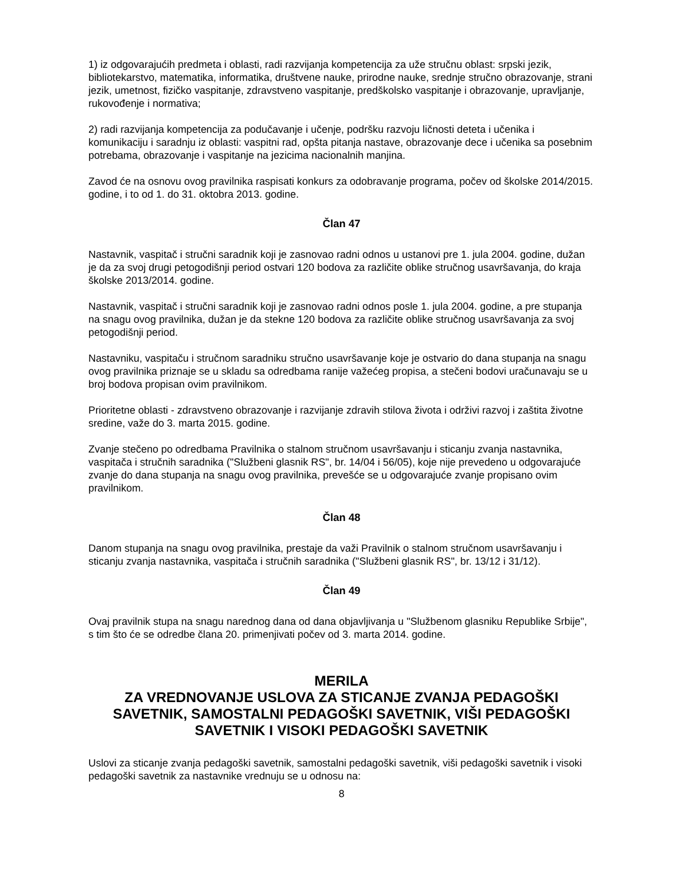1) iz odgovarajućih predmeta i oblasti, radi razvijanja kompetencija za uže stručnu oblast: srpski jezik, bibliotekarstvo, matematika, informatika, društvene nauke, prirodne nauke, srednje stručno obrazovanje, strani jezik, umetnost, fizičko vaspitanje, zdravstveno vaspitanje, predškolsko vaspitanje i obrazovanje, upravljanje, rukovođenje i normativa;
2) radi razvijanja kompetencija za podučavanje i učenje, podršku razvoju ličnosti deteta i učenika i komunikaciju i saradnju iz oblasti: vaspitni rad, opšta pitanja nastave, obrazovanje dece i učenika sa posebnim potrebama, obrazovanje i vaspitanje na jezicima nacionalnih manjina.
Zavod će na osnovu ovog pravilnika raspisati konkurs za odobravanje programa, počev od školske 2014/2015. godine, i to od 1. do 31. oktobra 2013. godine.
Član 47
Nastavnik, vaspitač i stručni saradnik koji je zasnovao radni odnos u ustanovi pre 1. jula 2004. godine, dužan je da za svoj drugi petogodišnji period ostvari 120 bodova za različite oblike stručnog usavršavanja, do kraja školske 2013/2014. godine.
Nastavnik, vaspitač i stručni saradnik koji je zasnovao radni odnos posle 1. jula 2004. godine, a pre stupanja na snagu ovog pravilnika, dužan je da stekne 120 bodova za različite oblike stručnog usavršavanja za svoj petogodišnji period.
Nastavniku, vaspitaču i stručnom saradniku stručno usavršavanje koje je ostvario do dana stupanja na snagu ovog pravilnika priznaje se u skladu sa odredbama ranije važećeg propisa, a stečeni bodovi uračunavaju se u broj bodova propisan ovim pravilnikom.
Prioritetne oblasti - zdravstveno obrazovanje i razvijanje zdravih stilova života i održivi razvoj i zaštita životne sredine, važe do 3. marta 2015. godine.
Zvanje stečeno po odredbama Pravilnika o stalnom stručnom usavršavanju i sticanju zvanja nastavnika, vaspitača i stručnih saradnika ("Službeni glasnik RS", br. 14/04 i 56/05), koje nije prevedeno u odgovarajuće zvanje do dana stupanja na snagu ovog pravilnika, prevešće se u odgovarajuće zvanje propisano ovim pravilnikom.
Član 48
Danom stupanja na snagu ovog pravilnika, prestaje da važi Pravilnik o stalnom stručnom usavršavanju i sticanju zvanja nastavnika, vaspitača i stručnih saradnika ("Službeni glasnik RS", br. 13/12 i 31/12).
Član 49
Ovaj pravilnik stupa na snagu narednog dana od dana objavljivanja u "Službenom glasniku Republike Srbije", s tim što će se odredbe člana 20. primenjivati počev od 3. marta 2014. godine.
MERILA
ZA VREDNOVANJE USLOVA ZA STICANJE ZVANJA PEDAGOŠKI SAVETNIK, SAMOSTALNI PEDAGOŠKI SAVETNIK, VIŠI PEDAGOŠKI SAVETNIK I VISOKI PEDAGOŠKI SAVETNIK
Uslovi za sticanje zvanja pedagoški savetnik, samostalni pedagoški savetnik, viši pedagoški savetnik i visoki pedagoški savetnik za nastavnike vrednuju se u odnosu na:
8